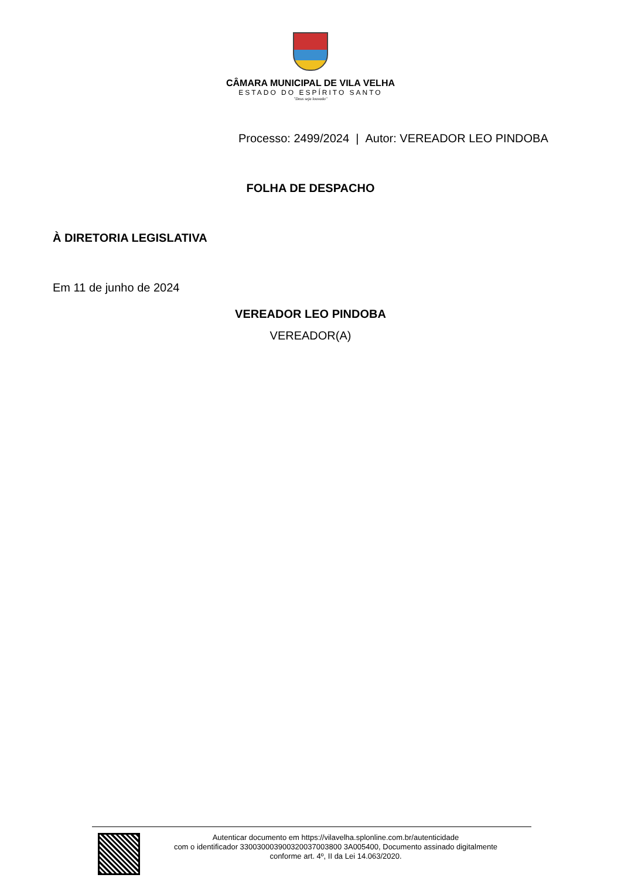CÂMARA MUNICIPAL DE VILA VELHA
ESTADO DO ESPÍRITO SANTO
"Deus seja louvado"
Processo: 2499/2024 | Autor: VEREADOR LEO PINDOBA
FOLHA DE DESPACHO
À DIRETORIA LEGISLATIVA
Em 11 de junho de 2024
VEREADOR LEO PINDOBA
VEREADOR(A)
Autenticar documento em https://vilavelha.splonline.com.br/autenticidade
com o identificador 330030003900320037003800 3A005400, Documento assinado digitalmente
conforme art. 4º, II da Lei 14.063/2020.